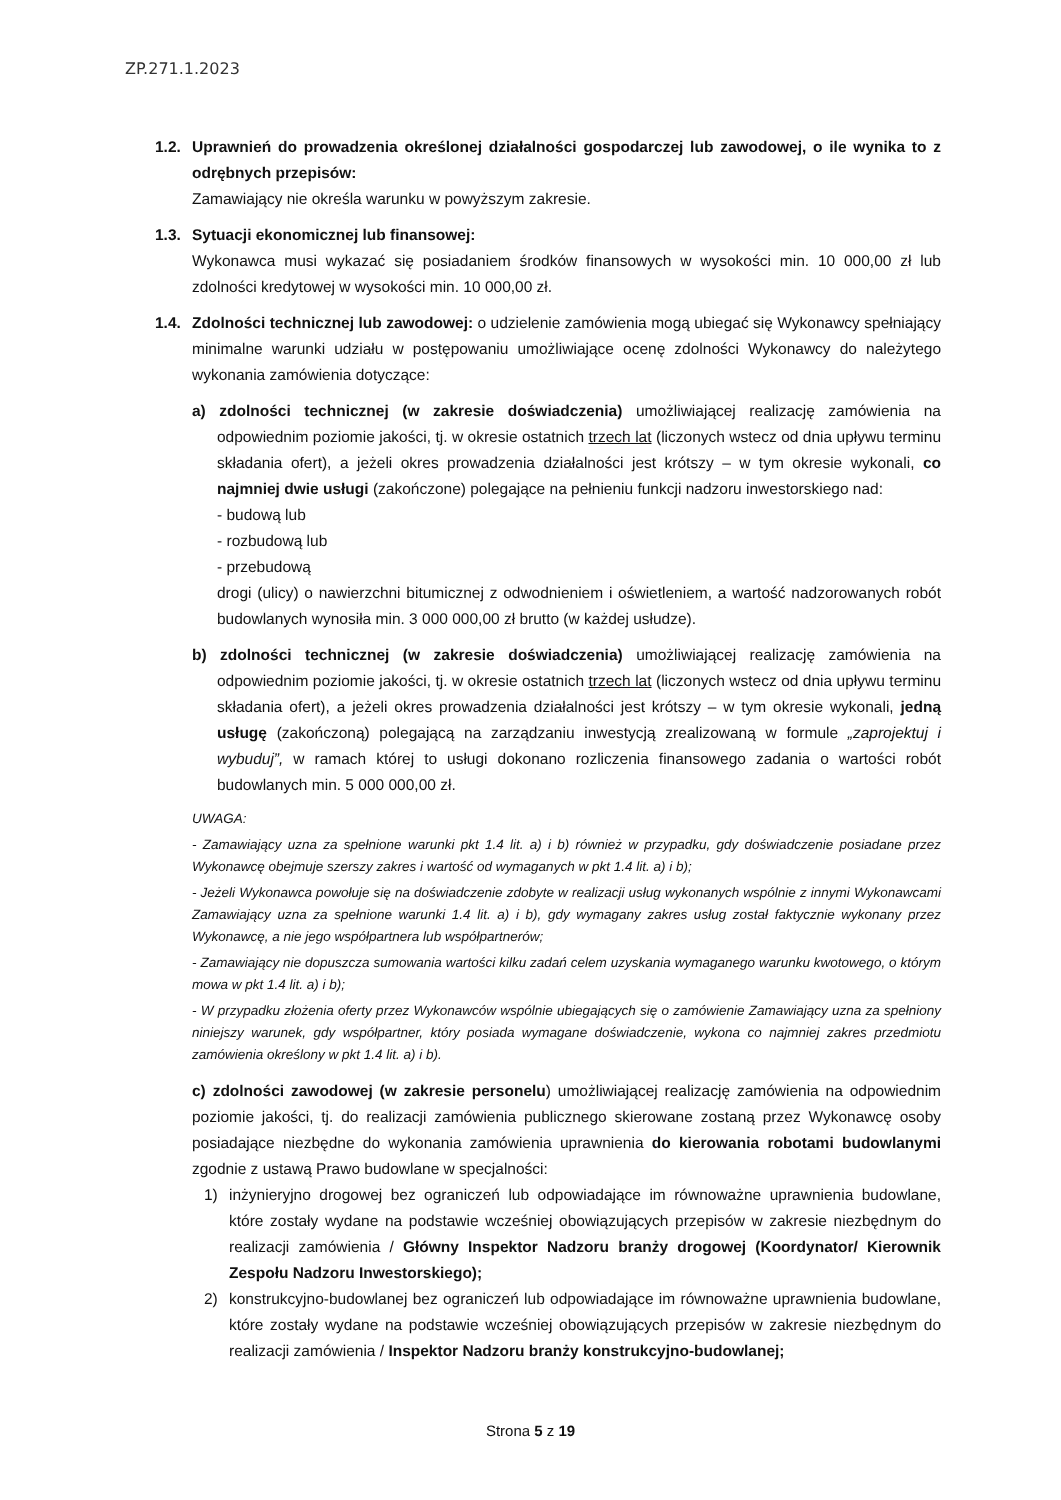ZP.271.1.2023
1.2.
Uprawnień do prowadzenia określonej działalności gospodarczej lub zawodowej, o ile wynika to z odrębnych przepisów:
Zamawiający nie określa warunku w powyższym zakresie.
1.3.
Sytuacji ekonomicznej lub finansowej:
Wykonawca musi wykazać się posiadaniem środków finansowych w wysokości min. 10 000,00 zł lub zdolności kredytowej w wysokości min. 10 000,00 zł.
1.4.
Zdolności technicznej lub zawodowej: o udzielenie zamówienia mogą ubiegać się Wykonawcy spełniający minimalne warunki udziału w postępowaniu umożliwiające ocenę zdolności Wykonawcy do należytego wykonania zamówienia dotyczące:
a) zdolności technicznej (w zakresie doświadczenia) umożliwiającej realizację zamówienia na odpowiednim poziomie jakości, tj. w okresie ostatnich trzech lat (liczonych wstecz od dnia upływu terminu składania ofert), a jeżeli okres prowadzenia działalności jest krótszy – w tym okresie wykonali, co najmniej dwie usługi (zakończone) polegające na pełnieniu funkcji nadzoru inwestorskiego nad:
- budową lub
- rozbudową lub
- przebudową
drogi (ulicy) o nawierzchni bitumicznej z odwodnieniem i oświetleniem, a wartość nadzorowanych robót budowlanych wynosiła min. 3 000 000,00 zł brutto (w każdej usłudze).
b) zdolności technicznej (w zakresie doświadczenia) umożliwiającej realizację zamówienia na odpowiednim poziomie jakości, tj. w okresie ostatnich trzech lat (liczonych wstecz od dnia upływu terminu składania ofert), a jeżeli okres prowadzenia działalności jest krótszy – w tym okresie wykonali, jedną usługę (zakończoną) polegającą na zarządzaniu inwestycją zrealizowaną w formule „zaprojektuj i wybuduj”, w ramach której to usługi dokonano rozliczenia finansowego zadania o wartości robót budowlanych min. 5 000 000,00 zł.
UWAGA:
- Zamawiający uzna za spełnione warunki pkt 1.4 lit. a) i b) również w przypadku, gdy doświadczenie posiadane przez Wykonawcę obejmuje szerszy zakres i wartość od wymaganych w pkt 1.4 lit. a) i b);
- Jeżeli Wykonawca powołuje się na doświadczenie zdobyte w realizacji usług wykonanych wspólnie z innymi Wykonawcami Zamawiający uzna za spełnione warunki 1.4 lit. a) i b), gdy wymagany zakres usług został faktycznie wykonany przez Wykonawcę, a nie jego współpartnera lub współpartnerów;
- Zamawiający nie dopuszcza sumowania wartości kilku zadań celem uzyskania wymaganego warunku kwotowego, o którym mowa w pkt 1.4 lit. a) i b);
- W przypadku złożenia oferty przez Wykonawców wspólnie ubiegających się o zamówienie Zamawiający uzna za spełniony niniejszy warunek, gdy współpartner, który posiada wymagane doświadczenie, wykona co najmniej zakres przedmiotu zamówienia określony w pkt 1.4 lit. a) i b).
c) zdolności zawodowej (w zakresie personelu) umożliwiającej realizację zamówienia na odpowiednim poziomie jakości, tj. do realizacji zamówienia publicznego skierowane zostaną przez Wykonawcę osoby posiadające niezbędne do wykonania zamówienia uprawnienia do kierowania robotami budowlanymi zgodnie z ustawą Prawo budowlane w specjalności:
1) inżynieryjno drogowej bez ograniczeń lub odpowiadające im równoważne uprawnienia budowlane, które zostały wydane na podstawie wcześniej obowiązujących przepisów w zakresie niezbędnym do realizacji zamówienia / Główny Inspektor Nadzoru branży drogowej (Koordynator/ Kierownik Zespołu Nadzoru Inwestorskiego);
2) konstrukcyjno-budowlanej bez ograniczeń lub odpowiadające im równoważne uprawnienia budowlane, które zostały wydane na podstawie wcześniej obowiązujących przepisów w zakresie niezbędnym do realizacji zamówienia / Inspektor Nadzoru branży konstrukcyjno-budowlanej;
Strona 5 z 19